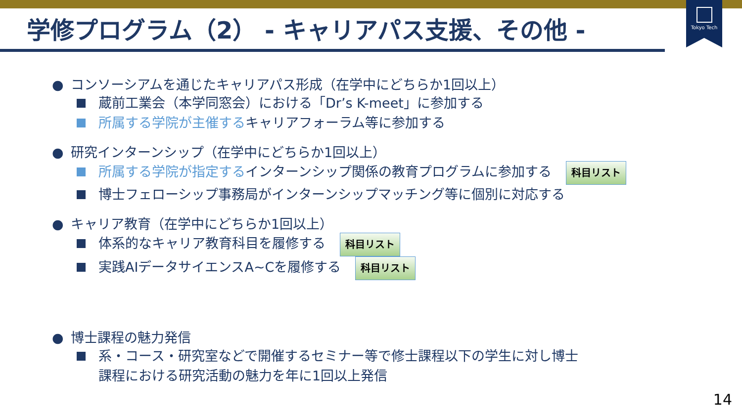Tokyo Tech
学修プログラム（2） - キャリアパス支援、その他 -
● コンソーシアムを通じたキャリアパス形成（在学中にどちらか1回以上）
蔵前工業会（本学同窓会）における「Dr’s K-meet」に参加する
所属する学院が主催するキャリアフォーラム等に参加する
● 研究インターンシップ（在学中にどちらか1回以上）
所属する学院が指定するインターンシップ関係の教育プログラムに参加する 科目リスト
博士フェローシップ事務局がインターンシップマッチング等に個別に対応する
● キャリア教育（在学中にどちらか1回以上）
体系的なキャリア教育科目を履修する 科目リスト
実践AIデータサイエンスA~Cを履修する 科目リスト
● 博士課程の魅力発信
系・コース・研究室などで開催するセミナー等で修士課程以下の学生に対し博士
課程における研究活動の魅力を年に1回以上発信
14